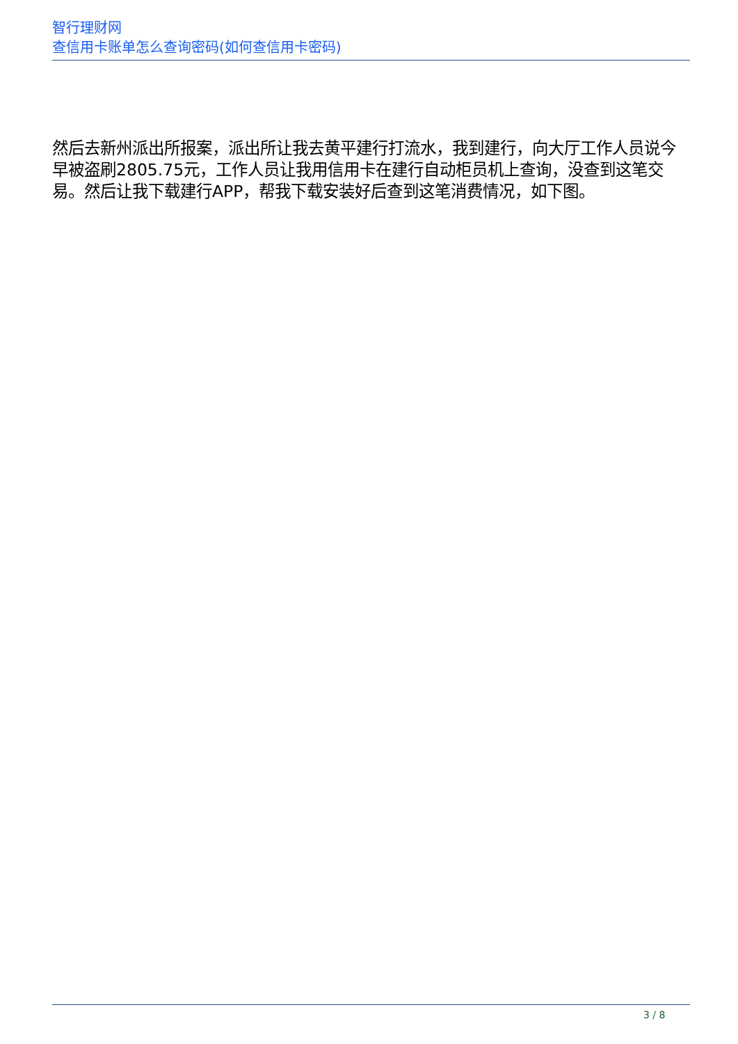智行理财网
查信用卡账单怎么查询密码(如何查信用卡密码)
然后去新州派出所报案，派出所让我去黄平建行打流水，我到建行，向大厅工作人员说今早被盗刷2805.75元，工作人员让我用信用卡在建行自动柜员机上查询，没查到这笔交易。然后让我下载建行APP，帮我下载安装好后查到这笔消费情况，如下图。
3 / 8